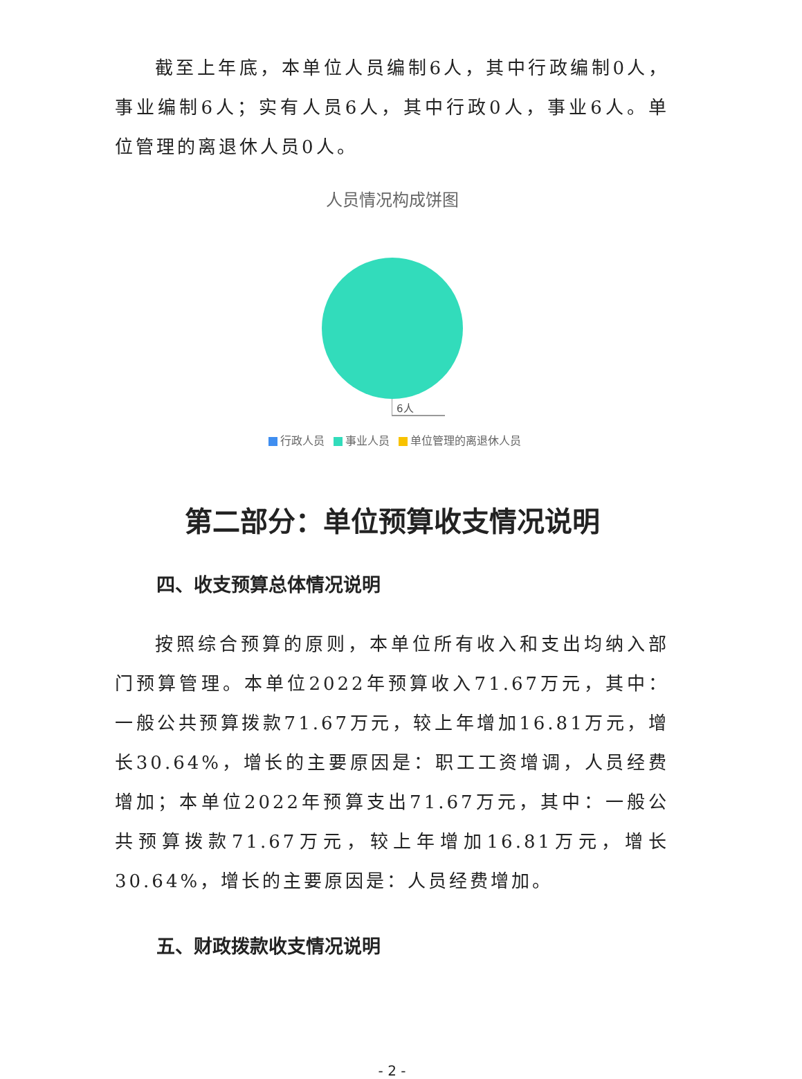截至上年底，本单位人员编制6人，其中行政编制0人，事业编制6人；实有人员6人，其中行政0人，事业6人。单位管理的离退休人员0人。
人员情况构成饼图
6人
行政人员 事业人员 单位管理的离退休人员
第二部分：单位预算收支情况说明
四、收支预算总体情况说明
按照综合预算的原则，本单位所有收入和支出均纳入部门预算管理。本单位2022年预算收入71.67万元，其中：一般公共预算拨款71.67万元，较上年增加16.81万元，增长30.64%，增长的主要原因是：职工工资增调，人员经费增加；本单位2022年预算支出71.67万元，其中：一般公共预算拨款71.67万元，较上年增加16.81万元，增长30.64%，增长的主要原因是：人员经费增加。
五、财政拨款收支情况说明
- 2 -